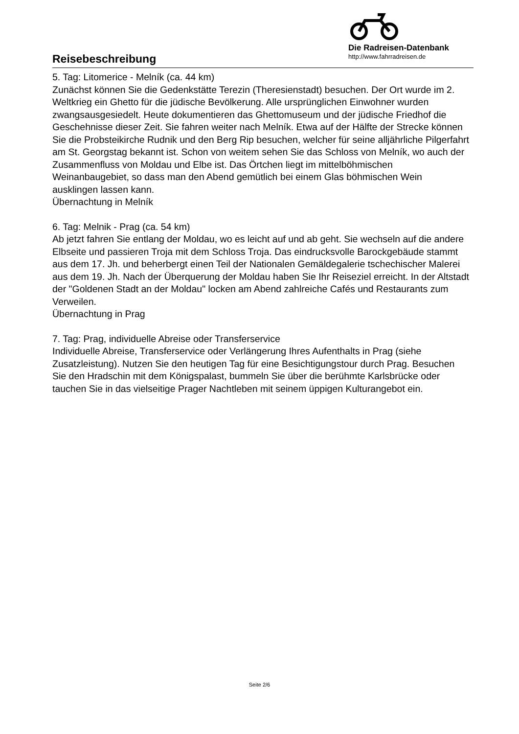Reisebeschreibung
Die Radreisen-Datenbank
http://www.fahrradreisen.de
5. Tag: Litomerice - Melník (ca. 44 km)
Zunächst können Sie die Gedenkstätte Terezin (Theresienstadt) besuchen. Der Ort wurde im 2. Weltkrieg ein Ghetto für die jüdische Bevölkerung. Alle ursprünglichen Einwohner wurden zwangsausgesiedelt. Heute dokumentieren das Ghettomuseum und der jüdische Friedhof die Geschehnisse dieser Zeit. Sie fahren weiter nach Melník. Etwa auf der Hälfte der Strecke können Sie die Probsteikirche Rudnik und den Berg Rip besuchen, welcher für seine alljährliche Pilgerfahrt am St. Georgstag bekannt ist. Schon von weitem sehen Sie das Schloss von Melník, wo auch der Zusammenfluss von Moldau und Elbe ist. Das Örtchen liegt im mittelböhmischen Weinanbaugebiet, so dass man den Abend gemütlich bei einem Glas böhmischen Wein ausklingen lassen kann.
Übernachtung in Melník
6. Tag: Melnik - Prag (ca. 54 km)
Ab jetzt fahren Sie entlang der Moldau, wo es leicht auf und ab geht. Sie wechseln auf die andere Elbseite und passieren Troja mit dem Schloss Troja. Das eindrucksvolle Barockgebäude stammt aus dem 17. Jh. und beherbergt einen Teil der Nationalen Gemäldegalerie tschechischer Malerei aus dem 19. Jh. Nach der Überquerung der Moldau haben Sie Ihr Reiseziel erreicht. In der Altstadt der "Goldenen Stadt an der Moldau" locken am Abend zahlreiche Cafés und Restaurants zum Verweilen.
Übernachtung in Prag
7. Tag: Prag, individuelle Abreise oder Transferservice
Individuelle Abreise, Transferservice oder Verlängerung Ihres Aufenthalts in Prag (siehe Zusatzleistung). Nutzen Sie den heutigen Tag für eine Besichtigungstour durch Prag. Besuchen Sie den Hradschin mit dem Königspalast, bummeln Sie über die berühmte Karlsbrücke oder tauchen Sie in das vielseitige Prager Nachtleben mit seinem üppigen Kulturangebot ein.
Seite 2/6